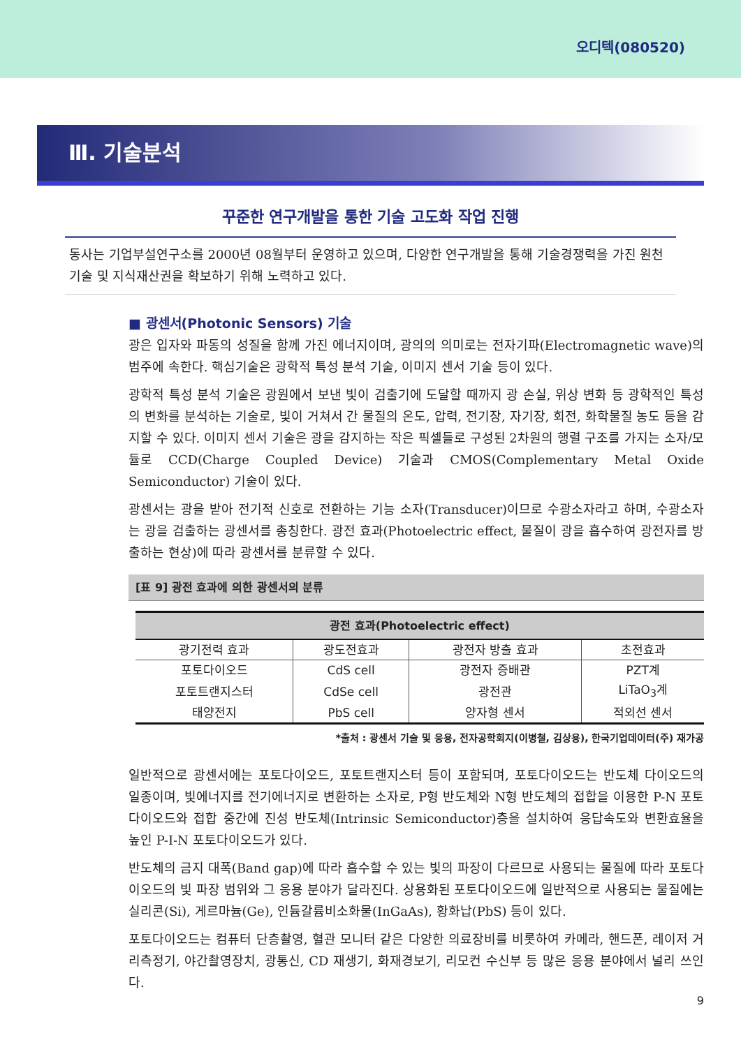오디텍(080520)
Ⅲ. 기술분석
꾸준한 연구개발을 통한 기술 고도화 작업 진행
동사는 기업부설연구소를 2000년 08월부터 운영하고 있으며, 다양한 연구개발을 통해 기술경쟁력을 가진 원천기술 및 지식재산권을 확보하기 위해 노력하고 있다.
■ 광센서(Photonic Sensors) 기술
광은 입자와 파동의 성질을 함께 가진 에너지이며, 광의의 의미로는 전자기파(Electromagnetic wave)의 범주에 속한다. 핵심기술은 광학적 특성 분석 기술, 이미지 센서 기술 등이 있다.
광학적 특성 분석 기술은 광원에서 보낸 빛이 검출기에 도달할 때까지 광 손실, 위상 변화 등 광학적인 특성의 변화를 분석하는 기술로, 빛이 거쳐서 간 물질의 온도, 압력, 전기장, 자기장, 회전, 화학물질 농도 등을 감지할 수 있다. 이미지 센서 기술은 광을 감지하는 작은 픽셀들로 구성된 2차원의 행렬 구조를 가지는 소자/모듈로 CCD(Charge Coupled Device) 기술과 CMOS(Complementary Metal Oxide Semiconductor) 기술이 있다.
광센서는 광을 받아 전기적 신호로 전환하는 기능 소자(Transducer)이므로 수광소자라고 하며, 수광소자는 광을 검출하는 광센서를 총칭한다. 광전 효과(Photoelectric effect, 물질이 광을 흡수하여 광전자를 방출하는 현상)에 따라 광센서를 분류할 수 있다.
[표 9] 광전 효과에 의한 광센서의 분류
| 광전 효과(Photoelectric effect) | | | |
| --- | --- | --- | --- |
| 광기전력 효과 | 광도전효과 | 광전자 방출 효과 | 초전효과 |
| 포토다이오드 | CdS cell | 광전자 증배관 | PZT계 |
| 포토트랜지스터 | CdSe cell | 광전관 | LiTaO<sub>3</sub>계 |
| 태양전지 | PbS cell | 양자형 센서 | 적외선 센서 |
*출처 : 광센서 기술 및 응용, 전자공학회지(이병철, 김상용), 한국기업데이터(주) 재가공
일반적으로 광센서에는 포토다이오드, 포토트랜지스터 등이 포함되며, 포토다이오드는 반도체 다이오드의 일종이며, 빛에너지를 전기에너지로 변환하는 소자로, P형 반도체와 N형 반도체의 접합을 이용한 P-N 포토다이오드와 접합 중간에 진성 반도체(Intrinsic Semiconductor)층을 설치하여 응답속도와 변환효율을 높인 P-I-N 포토다이오드가 있다.
반도체의 금지 대폭(Band gap)에 따라 흡수할 수 있는 빛의 파장이 다르므로 사용되는 물질에 따라 포토다이오드의 빛 파장 범위와 그 응용 분야가 달라진다. 상용화된 포토다이오드에 일반적으로 사용되는 물질에는 실리콘(Si), 게르마늄(Ge), 인듐갈륨비소화물(InGaAs), 황화납(PbS) 등이 있다.
포토다이오드는 컴퓨터 단층촬영, 혈관 모니터 같은 다양한 의료장비를 비롯하여 카메라, 핸드폰, 레이저 거리측정기, 야간촬영장치, 광통신, CD 재생기, 화재경보기, 리모컨 수신부 등 많은 응용 분야에서 널리 쓰인다.
9